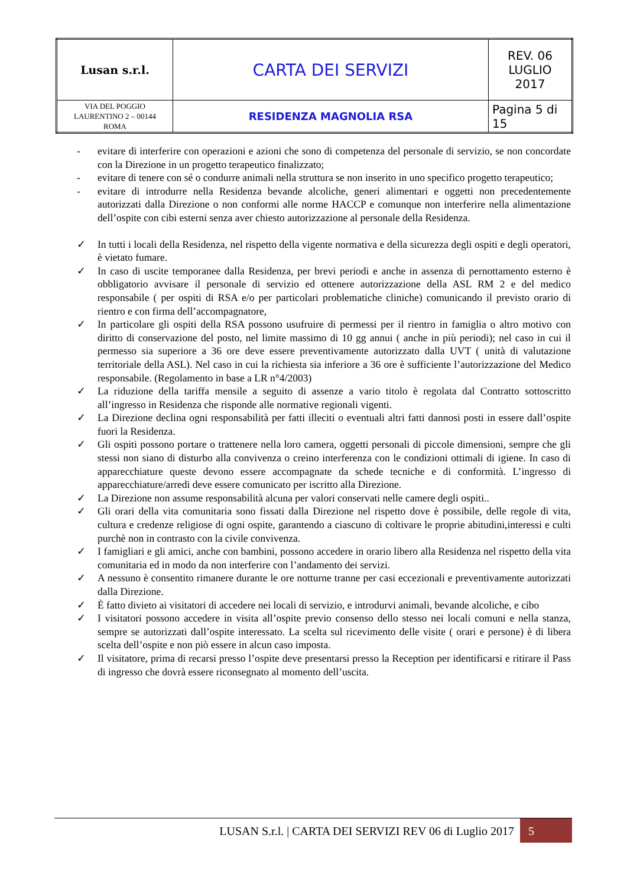| Lusan s.r.l. | CARTA DEI SERVIZI | REV. 06 LUGLIO 2017 |
| VIA DEL POGGIO LAURENTINO 2 – 00144 ROMA | RESIDENZA MAGNOLIA RSA | Pagina 5 di 15 |
- evitare di interferire con operazioni e azioni che sono di competenza del personale di servizio, se non concordate con la Direzione in un progetto terapeutico finalizzato;
- evitare di tenere con sé o condurre animali nella struttura se non inserito in uno specifico progetto terapeutico;
- evitare di introdurre nella Residenza bevande alcoliche, generi alimentari e oggetti non precedentemente autorizzati dalla Direzione o non conformi alle norme HACCP e comunque non interferire nella alimentazione dell’ospite con cibi esterni senza aver chiesto autorizzazione al personale della Residenza.
✓ In tutti i locali della Residenza, nel rispetto della vigente normativa e della sicurezza degli ospiti e degli operatori, è vietato fumare.
✓ In caso di uscite temporanee dalla Residenza, per brevi periodi e anche in assenza di pernottamento esterno è obbligatorio avvisare il personale di servizio ed ottenere autorizzazione della ASL RM 2 e del medico responsabile ( per ospiti di RSA e/o per particolari problematiche cliniche) comunicando il previsto orario di rientro e con firma dell’accompagnatore,
✓ In particolare gli ospiti della RSA possono usufruire di permessi per il rientro in famiglia o altro motivo con diritto di conservazione del posto, nel limite massimo di 10 gg annui ( anche in più periodi); nel caso in cui il permesso sia superiore a 36 ore deve essere preventivamente autorizzato dalla UVT ( unità di valutazione territoriale della ASL). Nel caso in cui la richiesta sia inferiore a 36 ore è sufficiente l’autorizzazione del Medico responsabile. (Regolamento in base a LR n°4/2003)
✓ La riduzione della tariffa mensile a seguito di assenze a vario titolo è regolata dal Contratto sottoscritto all’ingresso in Residenza che risponde alle normative regionali vigenti.
✓ La Direzione declina ogni responsabilità per fatti illeciti o eventuali altri fatti dannosi posti in essere dall’ospite fuori la Residenza.
✓ Gli ospiti possono portare o trattenere nella loro camera, oggetti personali di piccole dimensioni, sempre che gli stessi non siano di disturbo alla convivenza o creino interferenza con le condizioni ottimali di igiene. In caso di apparecchiature queste devono essere accompagnate da schede tecniche e di conformità. L’ingresso di apparecchiature/arredi deve essere comunicato per iscritto alla Direzione.
✓ La Direzione non assume responsabilità alcuna per valori conservati nelle camere degli ospiti..
✓ Gli orari della vita comunitaria sono fissati dalla Direzione nel rispetto dove è possibile, delle regole di vita, cultura e credenze religiose di ogni ospite, garantendo a ciascuno di coltivare le proprie abitudini,interessi e culti purchè non in contrasto con la civile convivenza.
✓ I famigliari e gli amici, anche con bambini, possono accedere in orario libero alla Residenza nel rispetto della vita comunitaria ed in modo da non interferire con l’andamento dei servizi.
✓ A nessuno è consentito rimanere durante le ore notturne tranne per casi eccezionali e preventivamente autorizzati dalla Direzione.
✓ È fatto divieto ai visitatori di accedere nei locali di servizio, e introdurvi animali, bevande alcoliche, e cibo
✓ I visitatori possono accedere in visita all’ospite previo consenso dello stesso nei locali comuni e nella stanza, sempre se autorizzati dall’ospite interessato. La scelta sul ricevimento delle visite ( orari e persone) è di libera scelta dell’ospite e non piò essere in alcun caso imposta.
✓ Il visitatore, prima di recarsi presso l’ospite deve presentarsi presso la Reception per identificarsi e ritirare il Pass di ingresso che dovrà essere riconsegnato al momento dell’uscita.
LUSAN S.r.l. | CARTA DEI SERVIZI REV 06 di Luglio 2017
5